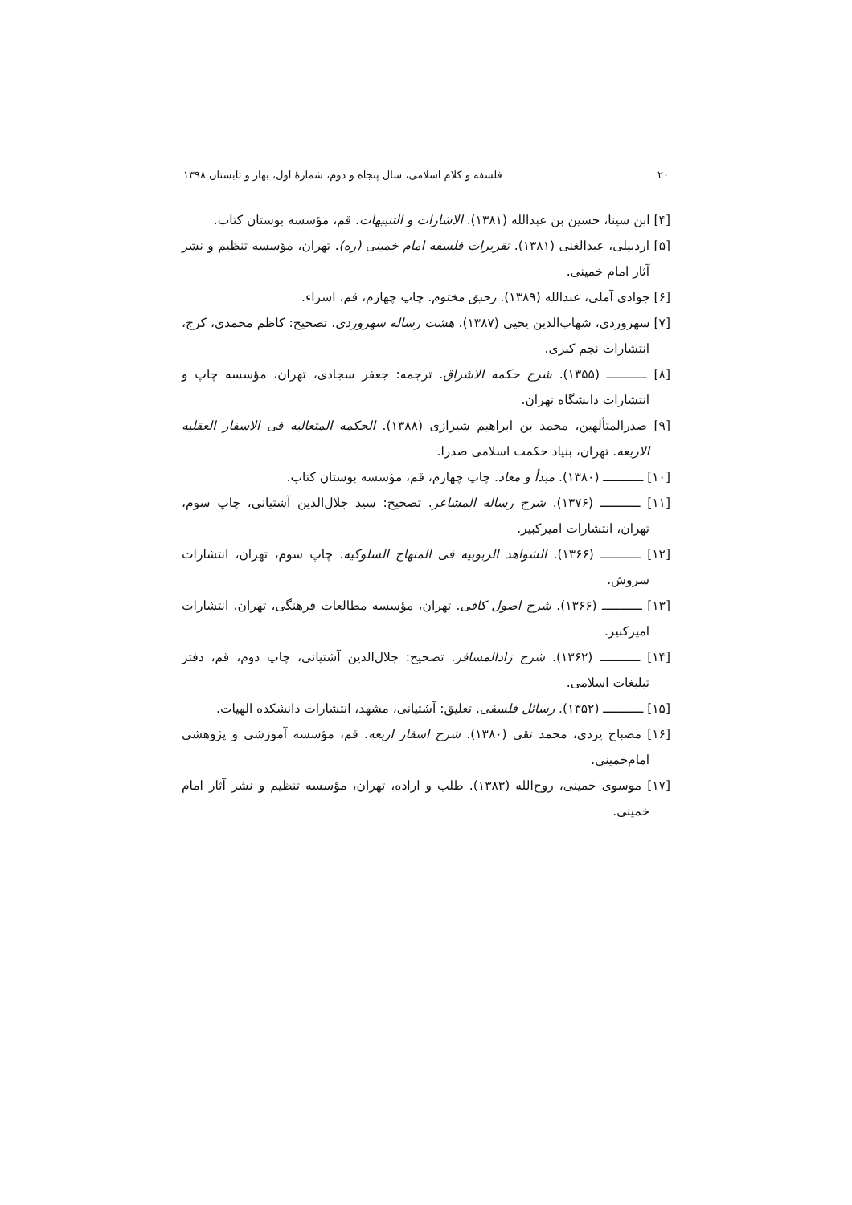۲۰ فلسفه و کلام اسلامی، سال پنجاه و دوم، شمارهٔ اول، بهار و تابستان ۱۳۹۸
[۴] ابن سینا، حسین بن عبدالله (۱۳۸۱). الاشارات و التنبیهات. قم، مؤسسه بوستان کتاب.
[۵] اردبیلی، عبدالغنی (۱۳۸۱). تقریرات فلسفه امام خمینی (ره). تهران، مؤسسه تنظیم و نشر آثار امام خمینی.
[۶] جوادی آملی، عبدالله (۱۳۸۹). رحیق مختوم. چاپ چهارم، قم، اسراء.
[۷] سهروردی، شهاب‌الدین یحیی (۱۳۸۷). هشت رساله سهروردی. تصحیح: کاظم محمدی، کرج، انتشارات نجم کبری.
[۸] ـــــــــــ (۱۳۵۵). شرح حکمه الاشراق. ترجمه: جعفر سجادی، تهران، مؤسسه چاپ و انتشارات دانشگاه تهران.
[۹] صدرالمتألهین، محمد بن ابراهیم شیرازی (۱۳۸۸). الحکمه المتعالیه فی الاسفار العقلیه الاربعه. تهران، بنیاد حکمت اسلامی صدرا.
[۱۰] ـــــــــــ (۱۳۸۰). مبدأ و معاد. چاپ چهارم، قم، مؤسسه بوستان کتاب.
[۱۱] ـــــــــــ (۱۳۷۶). شرح رساله المشاعر. تصحیح: سید جلال‌الدین آشتیانی، چاپ سوم، تهران، انتشارات امیرکبیر.
[۱۲] ـــــــــــ (۱۳۶۶). الشواهد الربوبیه فی المنهاج السلوکیه. چاپ سوم، تهران، انتشارات سروش.
[۱۳] ـــــــــــ (۱۳۶۶). شرح اصول کافی. تهران، مؤسسه مطالعات فرهنگی، تهران، انتشارات امیرکبیر.
[۱۴] ـــــــــــ (۱۳۶۲). شرح زادالمسافر. تصحیح: جلال‌الدین آشتیانی، چاپ دوم، قم، دفتر تبلیغات اسلامی.
[۱۵] ـــــــــــ (۱۳۵۲). رسائل فلسفی. تعلیق: آشتیانی، مشهد، انتشارات دانشکده الهیات.
[۱۶] مصباح یزدی، محمد تقی (۱۳۸۰). شرح اسفار اربعه. قم، مؤسسه آموزشی و پژوهشی امام‌خمینی.
[۱۷] موسوی خمینی، روح‌الله (۱۳۸۳). طلب و اراده، تهران، مؤسسه تنظیم و نشر آثار امام خمینی.